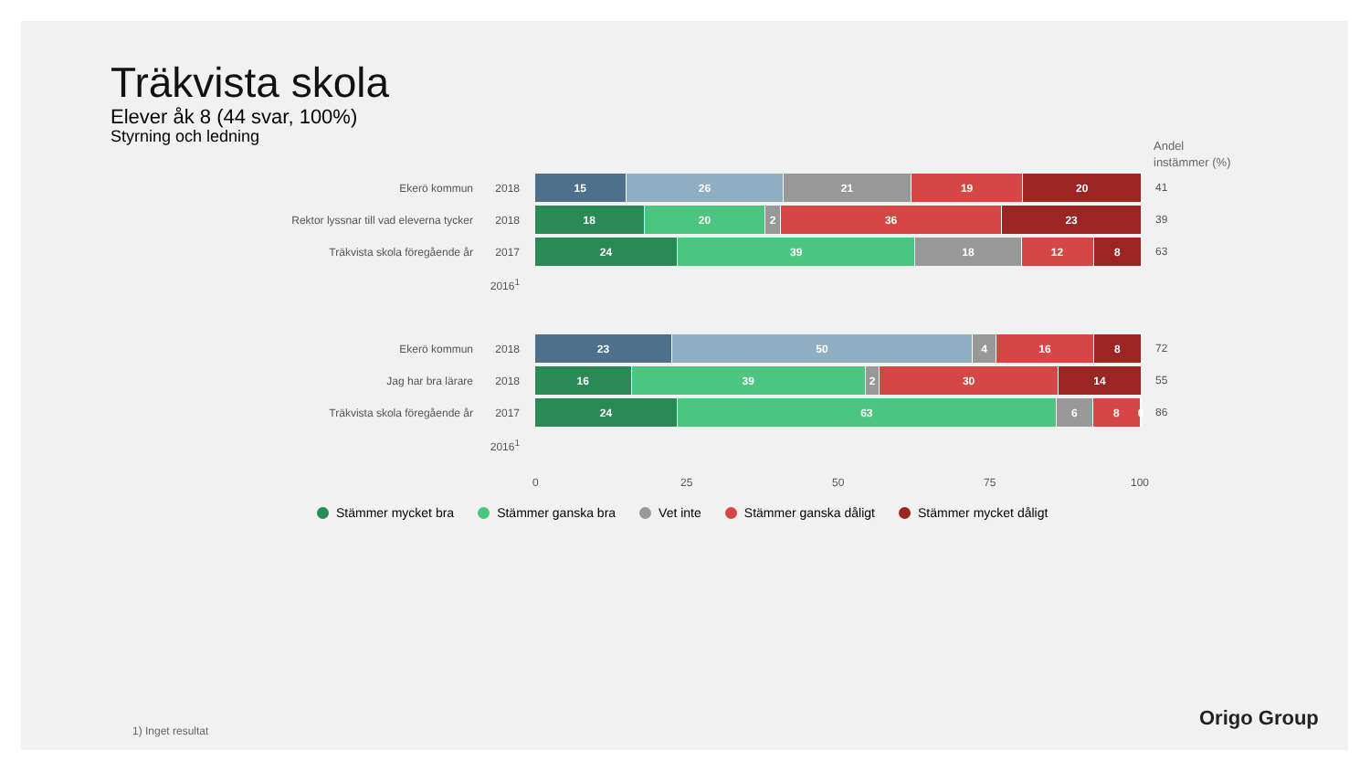Träkvista skola
Elever åk 8 (44 svar, 100%)
Styrning och ledning
Andel
instämmer (%)
Ekerö kommun 2018
15 26 21 19 20 41
Rektor lyssnar till vad eleverna tycker 2018
18 20 2 36 23 39
Träkvista skola föregående år 2017
24 39 18 12 8 63
2016<sup>1</sup>
Ekerö kommun 2018
23 50 4 16 8 72
Jag har bra lärare 2018
16 39 2 30 14 55
Träkvista skola föregående år 2017
24 63 6 8 0 86
2016<sup>1</sup>
0 25 50 75 100
Stämmer mycket bra Stämmer ganska bra Vet inte Stämmer ganska dåligt Stämmer mycket dåligt
1) Inget resultat
Origo Group